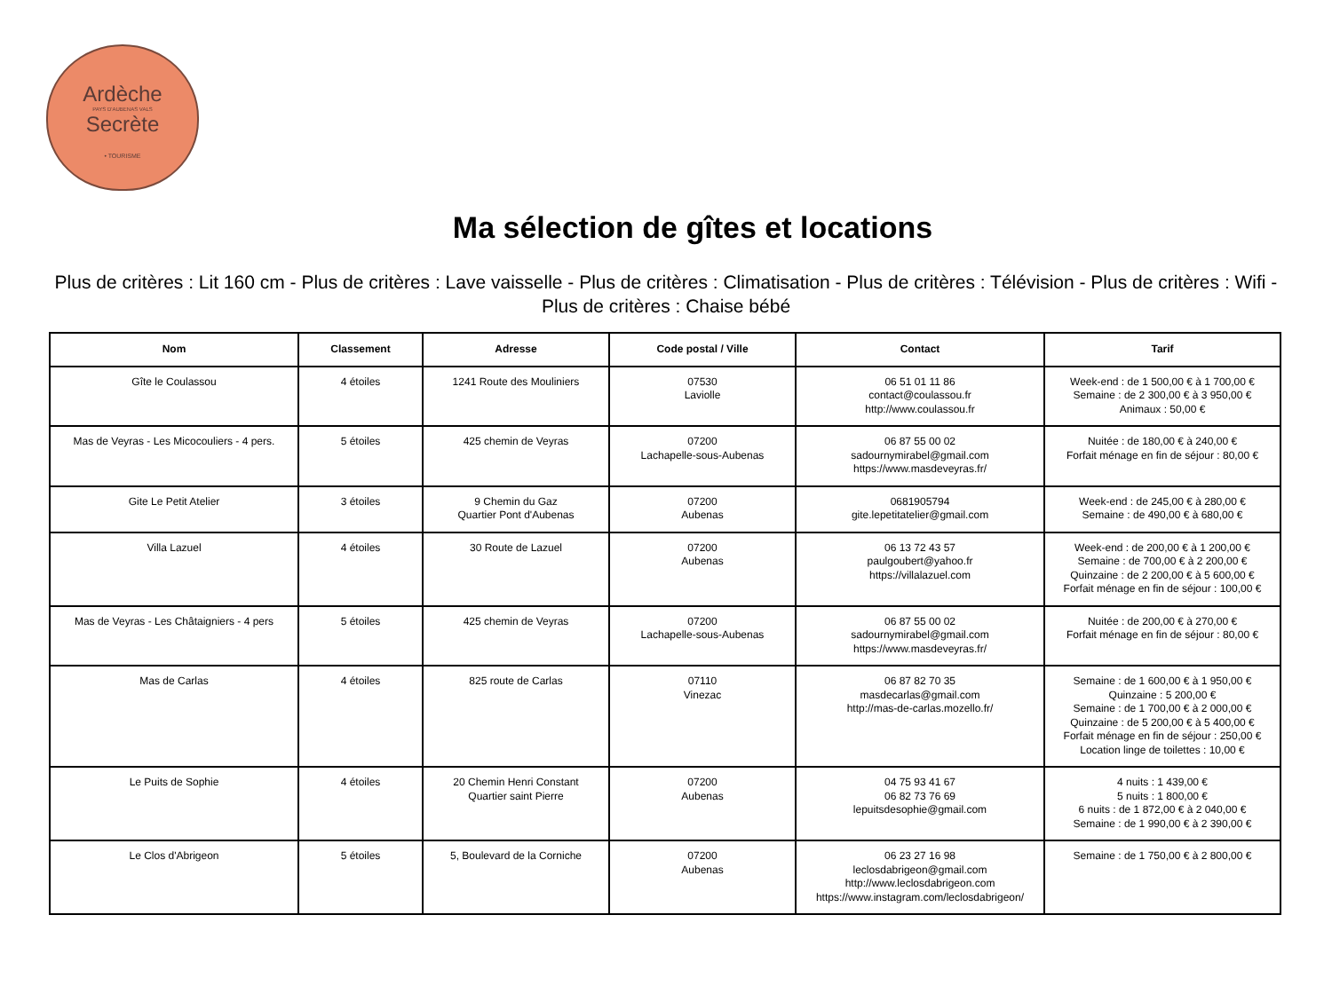Ardèche
PAYS D'AUBENAS VALS
Secrète
• TOURISME
Ma sélection de gîtes et locations
Plus de critères : Lit 160 cm - Plus de critères : Lave vaisselle - Plus de critères : Climatisation - Plus de critères : Télévision - Plus de critères : Wifi - Plus de critères : Chaise bébé
| Nom | Classement | Adresse | Code postal / Ville | Contact | Tarif |
| --- | --- | --- | --- | --- | --- |
| Gîte le Coulassou | 4 étoiles | 1241 Route des Mouliniers | 07530 Laviolle | 06 51 01 11 86 contact@coulassou.fr http://www.coulassou.fr | Week-end : de 1 500,00 € à 1 700,00 € Semaine : de 2 300,00 € à 3 950,00 € Animaux : 50,00 € |
| Mas de Veyras - Les Micocouliers - 4 pers. | 5 étoiles | 425 chemin de Veyras | 07200 Lachapelle-sous-Aubenas | 06 87 55 00 02 sadournymirabel@gmail.com https://www.masdeveyras.fr/ | Nuitée : de 180,00 € à 240,00 € Forfait ménage en fin de séjour : 80,00 € |
| Gite Le Petit Atelier | 3 étoiles | 9 Chemin du Gaz Quartier Pont d'Aubenas | 07200 Aubenas | 0681905794 gite.lepetitatelier@gmail.com | Week-end : de 245,00 € à 280,00 € Semaine : de 490,00 € à 680,00 € |
| Villa Lazuel | 4 étoiles | 30 Route de Lazuel | 07200 Aubenas | 06 13 72 43 57 paulgoubert@yahoo.fr https://villalazuel.com | Week-end : de 200,00 € à 1 200,00 € Semaine : de 700,00 € à 2 200,00 € Quinzaine : de 2 200,00 € à 5 600,00 € Forfait ménage en fin de séjour : 100,00 € |
| Mas de Veyras - Les Châtaigniers - 4 pers | 5 étoiles | 425 chemin de Veyras | 07200 Lachapelle-sous-Aubenas | 06 87 55 00 02 sadournymirabel@gmail.com https://www.masdeveyras.fr/ | Nuitée : de 200,00 € à 270,00 € Forfait ménage en fin de séjour : 80,00 € |
| Mas de Carlas | 4 étoiles | 825 route de Carlas | 07110 Vinezac | 06 87 82 70 35 masdecarlas@gmail.com http://mas-de-carlas.mozello.fr/ | Semaine : de 1 600,00 € à 1 950,00 € Quinzaine : 5 200,00 € Semaine : de 1 700,00 € à 2 000,00 € Quinzaine : de 5 200,00 € à 5 400,00 € Forfait ménage en fin de séjour : 250,00 € Location linge de toilettes : 10,00 € |
| Le Puits de Sophie | 4 étoiles | 20 Chemin Henri Constant Quartier saint Pierre | 07200 Aubenas | 04 75 93 41 67 06 82 73 76 69 lepuitsdesophie@gmail.com | 4 nuits : 1 439,00 € 5 nuits : 1 800,00 € 6 nuits : de 1 872,00 € à 2 040,00 € Semaine : de 1 990,00 € à 2 390,00 € |
| Le Clos d'Abrigeon | 5 étoiles | 5, Boulevard de la Corniche | 07200 Aubenas | 06 23 27 16 98 leclosdabrigeon@gmail.com http://www.leclosdabrigeon.com https://www.instagram.com/leclosdabrigeon/ | Semaine : de 1 750,00 € à 2 800,00 € |